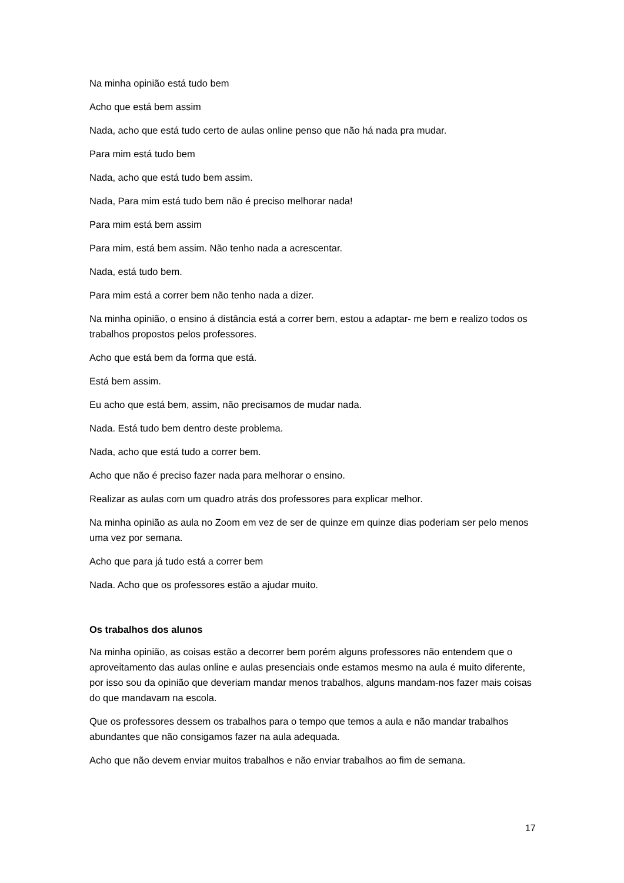Na minha opinião está tudo bem
Acho que está bem assim
Nada, acho que está tudo certo de aulas online penso que não há nada pra mudar.
Para mim está tudo bem
Nada, acho que está tudo bem assim.
Nada, Para mim está tudo bem não é preciso melhorar nada!
Para mim está bem assim
Para mim, está bem assim. Não tenho nada a acrescentar.
Nada, está tudo bem.
Para mim está a correr bem não tenho nada a dizer.
Na minha opinião, o ensino á distância está a correr bem, estou a adaptar- me bem e realizo todos os trabalhos propostos pelos professores.
Acho que está bem da forma que está.
Está bem assim.
Eu acho que está bem, assim, não precisamos de mudar nada.
Nada. Está tudo bem dentro deste problema.
Nada, acho que está tudo a correr bem.
Acho que não é preciso fazer nada para melhorar o ensino.
Realizar as aulas com um quadro atrás dos professores para explicar melhor.
Na minha opinião as aula no Zoom em vez de ser de quinze em quinze dias poderiam ser pelo menos uma vez por semana.
Acho que para já tudo está a correr bem
Nada. Acho que os professores estão a ajudar muito.
Os trabalhos dos alunos
Na minha opinião, as coisas estão a decorrer bem porém alguns professores não entendem que o aproveitamento das aulas online e aulas presenciais onde estamos mesmo na aula é muito diferente, por isso sou da opinião que deveriam mandar menos trabalhos, alguns mandam-nos fazer mais coisas do que mandavam na escola.
Que os professores dessem os trabalhos para o tempo que temos a aula e não mandar trabalhos abundantes que não consigamos fazer na aula adequada.
Acho que não devem enviar muitos trabalhos e não enviar trabalhos ao fim de semana.
17